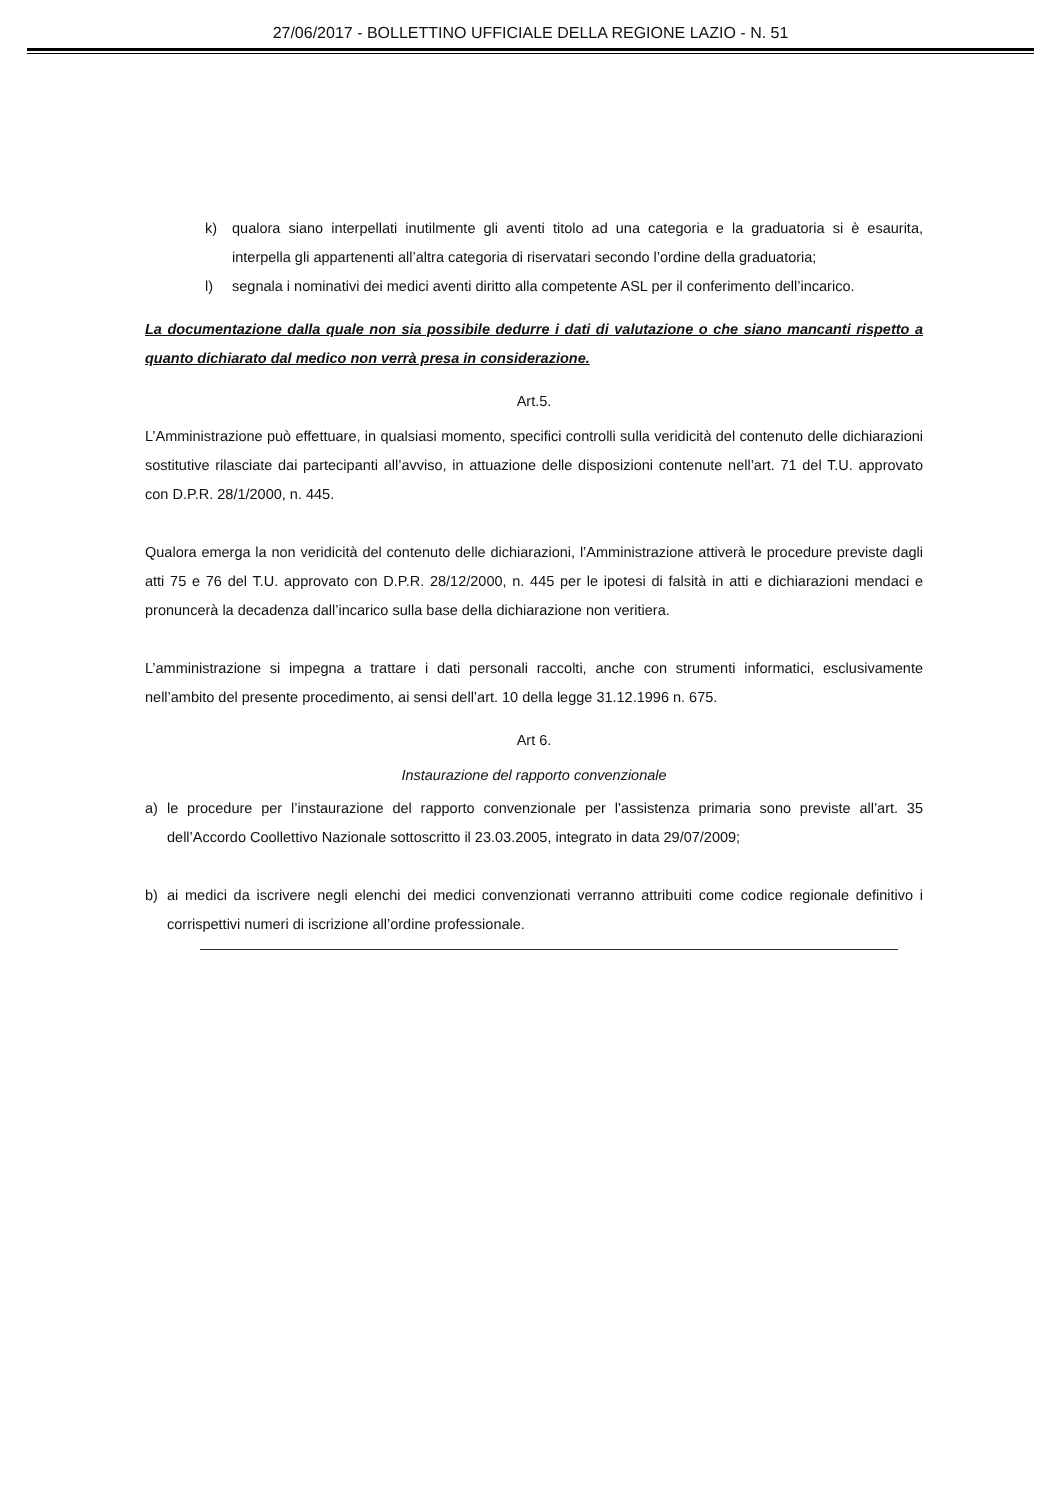27/06/2017 - BOLLETTINO UFFICIALE DELLA REGIONE LAZIO - N. 51
k) qualora siano interpellati inutilmente gli aventi titolo ad una categoria e la graduatoria si è esaurita, interpella gli appartenenti all’altra categoria di riservatari secondo l’ordine della graduatoria;
l) segnala i nominativi dei medici aventi diritto alla competente ASL per il conferimento dell’incarico.
La documentazione dalla quale non sia possibile dedurre i dati di valutazione o che siano mancanti rispetto a quanto dichiarato dal medico non verrà presa in considerazione.
Art.5.
L’Amministrazione può effettuare, in qualsiasi momento, specifici controlli sulla veridicità del contenuto delle dichiarazioni sostitutive rilasciate dai partecipanti all’avviso, in attuazione delle disposizioni contenute nell’art. 71 del T.U. approvato con D.P.R. 28/1/2000, n. 445.
Qualora emerga la non veridicità del contenuto delle dichiarazioni, l’Amministrazione attiverà le procedure previste dagli atti 75 e 76 del T.U. approvato con D.P.R. 28/12/2000, n. 445 per le ipotesi di falsità in atti e dichiarazioni mendaci e pronuncerà la decadenza dall’incarico sulla base della dichiarazione non veritiera.
L’amministrazione si impegna a trattare i dati personali raccolti, anche con strumenti informatici, esclusivamente nell’ambito del presente procedimento, ai sensi dell’art. 10 della legge 31.12.1996 n. 675.
Art 6.
Instaurazione del rapporto convenzionale
a) le procedure per l’instaurazione del rapporto convenzionale per l’assistenza primaria sono previste all’art. 35 dell’Accordo Coollettivo Nazionale sottoscritto il 23.03.2005, integrato in data 29/07/2009;
b) ai medici da iscrivere negli elenchi dei medici convenzionati verranno attribuiti come codice regionale definitivo i corrispettivi numeri di iscrizione all’ordine professionale.